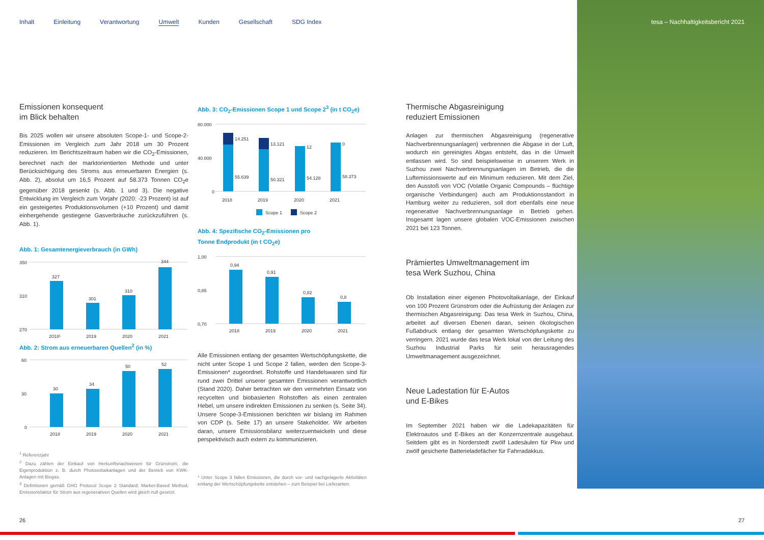Inhalt Einleitung Verantwortung Umwelt Kunden Gesellschaft SDG Index
tesa – Nachhaltigkeitsbericht 2021
Emissionen konsequent
im Blick behalten
Bis 2025 wollen wir unsere absoluten Scope-1- und Scope-2-Emissionen im Vergleich zum Jahr 2018 um 30 Prozent reduzieren. Im Berichtszeitraum haben wir die CO<sub>2</sub>-Emissionen, berechnet nach der marktorientierten Methode und unter Berücksichtigung des Stroms aus erneuerbaren Energien (s. Abb. 2), absolut um 16,5 Prozent auf 58.373 Tonnen CO<sub>2</sub>e gegenüber 2018 gesenkt (s. Abb. 1 und 3). Die negative Entwicklung im Vergleich zum Vorjahr (2020: -23 Prozent) ist auf ein gesteigertes Produktionsvolumen (+10 Prozent) und damit einhergehende gestiegene Gasverbräuche zurückzuführen (s. Abb. 1).
Abb. 1: Gesamtenergieverbrauch (in GWh)
350
310
270
327
301
310
344
2018¹
2019
2020
2021
Abb. 2: Strom aus erneuerbaren Quellen<sup>2</sup> (in %)
60
30
0
30
34
50
52
2018
2019
2020
2021
<sup>1</sup> Referenzjahr
<sup>2</sup> Dazu zählen der Einkauf von Herkunftsnachweisen für Grünstrom, die Eigenproduktion z. B. durch Photovoltaikanlagen und der Betrieb von KWK-Anlagen mit Biogas.
<sup>3</sup> Definitionen gemäß GHG Protocol Scope 2 Standard; Market-Based Method; Emissionsfaktor für Strom aus regenerativen Quellen wird gleich null gesetzt.
Abb. 3: CO<sub>2</sub>-Emissionen Scope 1 und Scope 2<sup>3</sup> (in t CO<sub>2</sub>e)
80.000
40.000
0
14.251
13.121
12
0
55.639
50.321
54.128
58.373
2018
2019
2020
2021
Scope 1
Scope 2
Abb. 4: Spezifische CO<sub>2</sub>-Emissionen pro
Tonne Endprodukt (in t CO<sub>2</sub>e)
1,00
0,85
0,70
0,94
0,91
0,82
0,8
2018
2019
2020
2021
Alle Emissionen entlang der gesamten Wertschöpfungskette, die nicht unter Scope 1 und Scope 2 fallen, werden den Scope-3-Emissionen* zugeordnet. Rohstoffe und Handelswaren sind für rund zwei Drittel unserer gesamten Emissionen verantwortlich (Stand 2020). Daher betrachten wir den vermehrten Einsatz von recycelten und biobasierten Rohstoffen als einen zentralen Hebel, um unsere indirekten Emissionen zu senken (s. Seite 34). Unsere Scope-3-Emissionen berichten wir bislang im Rahmen von CDP (s. Seite 17) an unsere Stakeholder. Wir arbeiten daran, unsere Emissionsbilanz weiterzuentwickeln und diese perspektivisch auch extern zu kommunizieren.
* Unter Scope 3 fallen Emissionen, die durch vor- und nachgelagerte Aktivitäten entlang der Wertschöpfungskette entstehen – zum Beispiel bei Lieferanten.
Thermische Abgasreinigung
reduziert Emissionen
Anlagen zur thermischen Abgasreinigung (regenerative Nachverbrennungsanlagen) verbrennen die Abgase in der Luft, wodurch ein gereinigtes Abgas entsteht, das in die Umwelt entlassen wird. So sind beispielsweise in unserem Werk in Suzhou zwei Nachverbrennungsanlagen im Betrieb, die die Luftemissionswerte auf ein Minimum reduzieren. Mit dem Ziel, den Ausstoß von VOC (Volatile Organic Compounds – flüchtige organische Verbindungen) auch am Produktionsstandort in Hamburg weiter zu reduzieren, soll dort ebenfalls eine neue regenerative Nachverbrennungsanlage in Betrieb gehen. Insgesamt lagen unsere globalen VOC-Emissionen zwischen 2021 bei 123 Tonnen.
Prämiertes Umweltmanagement im
tesa Werk Suzhou, China
Ob Installation einer eigenen Photovoltaikanlage, der Einkauf von 100 Prozent Grünstrom oder die Aufrüstung der Anlagen zur thermischen Abgasreinigung: Das tesa Werk in Suzhou, China, arbeitet auf diversen Ebenen daran, seinen ökologischen Fußabdruck entlang der gesamten Wertschöpfungskette zu verringern. 2021 wurde das tesa Werk lokal von der Leitung des Suzhou Industrial Parks für sein herausragendes Umweltmanagement ausgezeichnet.
Neue Ladestation für E-Autos
und E-Bikes
Im September 2021 haben wir die Ladekapazitäten für Elektroautos und E-Bikes an der Konzernzentrale ausgebaut. Seitdem gibt es in Norderstedt zwölf Ladesäulen für Pkw und zwölf gesicherte Batterieladefächer für Fahrradakkus.
26 27